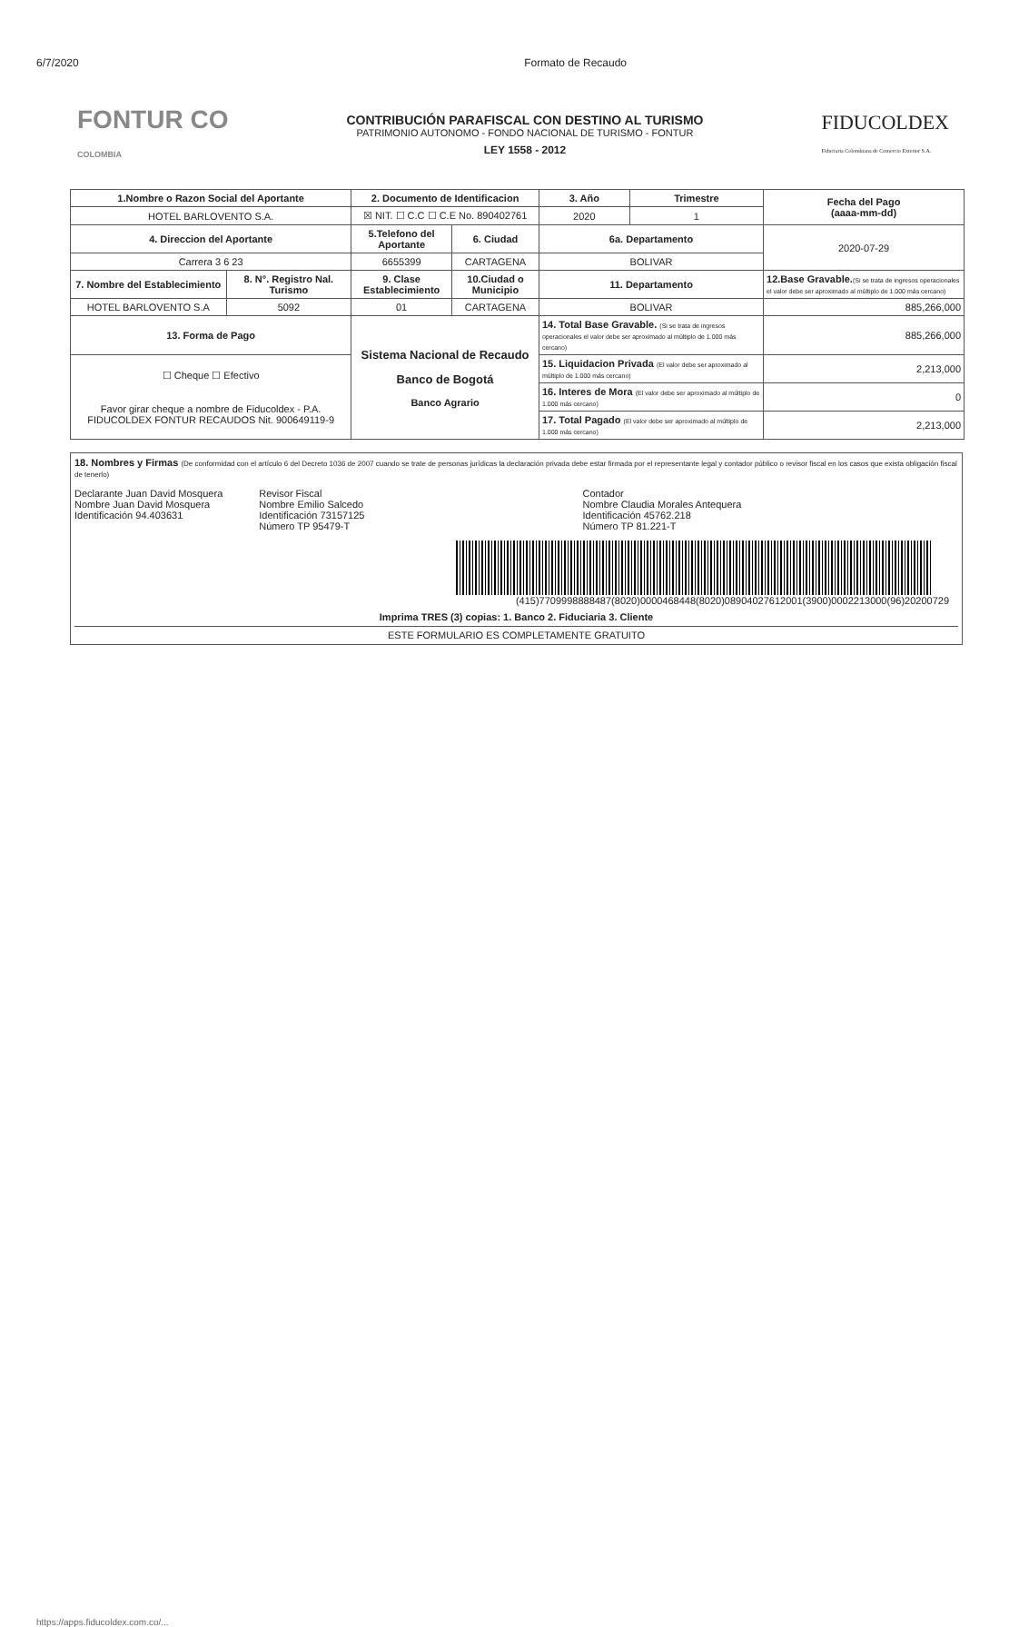6/7/2020 Formato de Recaudo
FONTUR CO
COLOMBIA
CONTRIBUCIÓN PARAFISCAL CON DESTINO AL TURISMO
PATRIMONIO AUTONOMO - FONDO NACIONAL DE TURISMO - FONTUR
LEY 1558 - 2012
FIDUCOLDEX
Fiduciaria Colombiana de Comercio Exterior S.A.
| 1.Nombre o Razon Social del Aportante | | 2. Documento de Identificacion | | 3. Año | Trimestre | Fecha del Pago (aaaa-mm-dd) |
| HOTEL BARLOVENTO S.A. | | ☒ NIT. ☐ C.C ☐ C.E No. 890402761 | | 2020 | 1 | |
| 4. Direccion del Aportante | | 5.Telefono del Aportante | 6. Ciudad | 6a. Departamento | | 2020-07-29 |
| Carrera 3 6 23 | | 6655399 | CARTAGENA | BOLIVAR | | |
| 7. Nombre del Establecimiento | 8. N°. Registro Nal. Turismo | 9. Clase Establecimiento | 10.Ciudad o Municipio | 11. Departamento | | 12.Base Gravable. (Si se trata de ingresos operacionales el valor debe ser aproximado al múltiplo de 1.000 más cercano) |
| HOTEL BARLOVENTO S.A | 5092 | 01 | CARTAGENA | BOLIVAR | | 885,266,000 |
| 13. Forma de Pago | | Sistema Nacional de Recaudo Banco de Bogotá Banco Agrario | | 14. Total Base Gravable. (Si se trata de ingresos operacionales el valor debe ser aproximado al múltiplo de 1.000 más cercano) | | 885,266,000 |
| ☐ Cheque ☐ Efectivo Favor girar cheque a nombre de Fiducoldex - P.A. FIDUCOLDEX FONTUR RECAUDOS Nit. 900649119-9 | | | | 15. Liquidacion Privada (El valor debe ser aproximado al múltiplo de 1.000 más cercano) | | 2,213,000 |
| | | | | 16. Interes de Mora (El valor debe ser aproximado al múltiplo de 1.000 más cercano) | | 0 |
| | | | | 17. Total Pagado (El valor debe ser aproximado al múltiplo de 1.000 más cercano) | | 2,213,000 |
18. Nombres y Firmas (De conformidad con el artículo 6 del Decreto 1036 de 2007 cuando se trate de personas jurídicas la declaración privada debe estar firmada por el representante legal y contador público o revisor fiscal en los casos que exista obligación fiscal de tenerlo)
Declarante Juan David Mosquera
Nombre Juan David Mosquera
Identificación 94.403631
Revisor Fiscal
Nombre Emilio Salcedo
Identificación 73157125
Número TP 95479-T
Contador
Nombre Claudia Morales Antequera
Identificación 45762.218
Número TP 81.221-T
(415)7709998888487(8020)0000468448(8020)08904027612001(3900)0002213000(96)20200729
Imprima TRES (3) copias: 1. Banco 2. Fiduciaria 3. Cliente
ESTE FORMULARIO ES COMPLETAMENTE GRATUITO
https://apps.fiducoldex.com.co/...